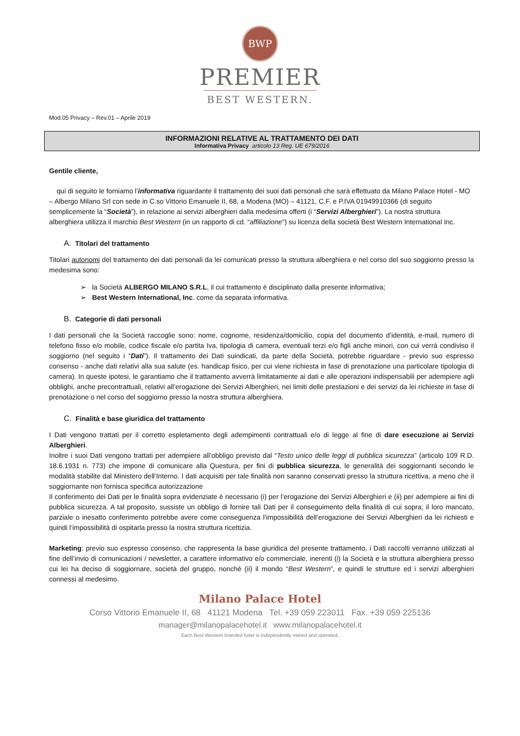BWP
PREMIER
BEST WESTERN.
Mod.05 Privacy – Rev.01 – Aprile 2019
INFORMAZIONI RELATIVE AL TRATTAMENTO DEI DATI
Informativa Privacy articolo 13 Reg. UE 679/2016
Gentile cliente,
qui di seguito le forniamo l’informativa riguardante il trattamento dei suoi dati personali che sarà effettuato da Milano Palace Hotel - MO – Albergo Milano Srl con sede in C.so Vittorio Emanuele II, 68, a Modena (MO) – 41121, C.F. e P.IVA 01949910366 (di seguito semplicemente la “Società”), in relazione ai servizi alberghieri dalla medesima offerti (i “Servizi Alberghieri”). La nostra struttura alberghiera utilizza il marchio Best Western (in un rapporto di cd. “affiliazione”) su licenza della società Best Western International Inc.
A. Titolari del trattamento
Titolari autonomi del trattamento dei dati personali da lei comunicati presso la struttura alberghiera e nel corso del suo soggiorno presso la medesima sono:
➢ la Società ALBERGO MILANO S.R.L, il cui trattamento è disciplinato dalla presente informativa;
➢ Best Western International, Inc. come da separata informativa.
B. Categorie di dati personali
I dati personali che la Società raccoglie sono: nome, cognome, residenza/domicilio, copia del documento d’identità, e-mail, numero di telefono fisso e/o mobile, codice fiscale e/o partita Iva, tipologia di camera, eventuali terzi e/o figli anche minori, con cui verrà condiviso il soggiorno (nel seguito i “Dati”). Il trattamento dei Dati suindicati, da parte della Società, potrebbe riguardare - previo suo espresso consenso - anche dati relativi alla sua salute (es. handicap fisico, per cui viene richiesta in fase di prenotazione una particolare tipologia di camera). In queste ipotesi, le garantiamo che il trattamento avverrà limitatamente ai dati e alle operazioni indispensabili per adempiere agli obblighi, anche precontrattuali, relativi all’erogazione dei Servizi Alberghieri, nei limiti delle prestazioni e dei servizi da lei richieste in fase di prenotazione o nel corso del soggiorno presso la nostra struttura alberghiera.
C. Finalità e base giuridica del trattamento
I Dati vengono trattati per il corretto espletamento degli adempimenti contrattuali e/o di legge al fine di dare esecuzione ai Servizi Alberghieri.
Inoltre i suoi Dati vengono trattati per adempiere all’obbligo previsto dal “Testo unico delle leggi di pubblica sicurezza” (articolo 109 R.D. 18.6.1931 n. 773) che impone di comunicare alla Questura, per fini di pubblica sicurezza, le generalità dei soggiornanti secondo le modalità stabilite dal Ministero dell’Interno. I dati acquisiti per tale finalità non saranno conservati presso la struttura ricettiva, a meno che il soggiornante non fornisca specifica autorizzazione
Il conferimento dei Dati per le finalità sopra evidenziate è necessario (i) per l’erogazione dei Servizi Alberghieri e (ii) per adempiere ai fini di pubblica sicurezza. A tal proposito, sussiste un obbligo di fornire tali Dati per il conseguimento della finalità di cui sopra; il loro mancato, parziale o inesatto conferimento potrebbe avere come conseguenza l’impossibilità dell’erogazione dei Servizi Alberghieri da lei richiesti e quindi l’impossibilità di ospitarla presso la nostra struttura ricettizia.
Marketing: previo suo espresso consenso, che rappresenta la base giuridica del presente trattamento, i Dati raccolti verranno utilizzati al fine dell’invio di comunicazioni / newsletter, a carattere informativo e/o commerciale, inerenti (i) la Società e la struttura alberghiera presso cui lei ha deciso di soggiornare, società del gruppo, nonché (ii) il mondo “Best Western”, e quindi le strutture ed i servizi alberghieri connessi al medesimo.
Milano Palace Hotel
Corso Vittorio Emanuele II, 68 41121 Modena Tel. +39 059 223011 Fax. +39 059 225136
manager@milanopalacehotel.it www.milanopalacehotel.it
Each Best Western branded hotel is independently owned and operated.